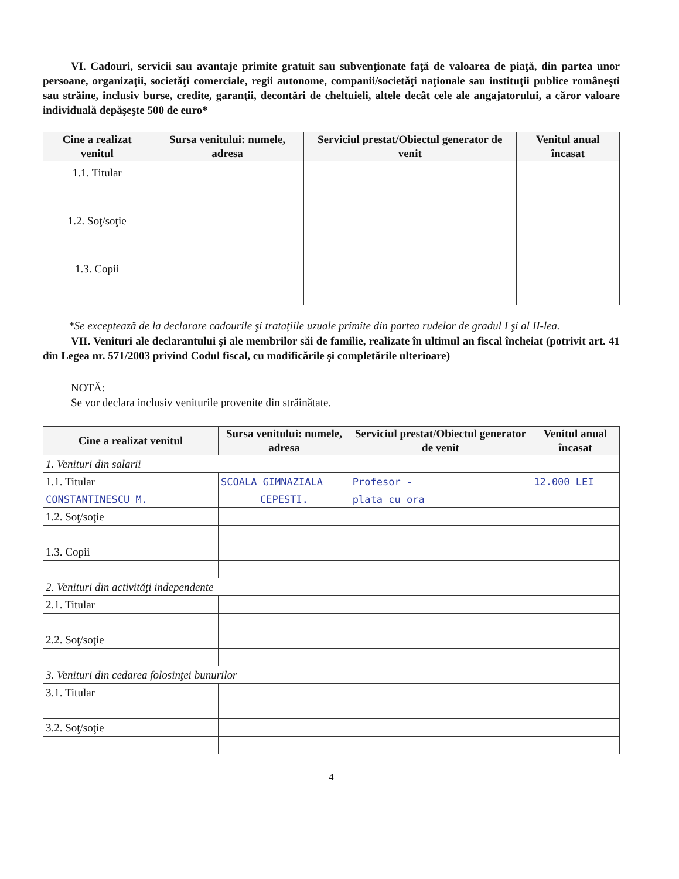VI. Cadouri, servicii sau avantaje primite gratuit sau subvenţionate faţă de valoarea de piaţă, din partea unor persoane, organizaţii, societăţi comerciale, regii autonome, companii/societăţi naţionale sau instituţii publice româneşti sau străine, inclusiv burse, credite, garanţii, decontări de cheltuieli, altele decât cele ale angajatorului, a căror valoare individuală depăşeşte 500 de euro*
| Cine a realizat venitul | Sursa venitului: numele, adresa | Serviciul prestat/Obiectul generator de venit | Venitul anual încasat |
| --- | --- | --- | --- |
| 1.1. Titular | | | |
| 1.2. Soţ/soţie | | | |
| 1.3. Copii | | | |
*Se exceptează de la declarare cadourile şi tratațiile uzuale primite din partea rudelor de gradul I şi al II-lea.
VII. Venituri ale declarantului şi ale membrilor săi de familie, realizate în ultimul an fiscal încheiat (potrivit art. 41 din Legea nr. 571/2003 privind Codul fiscal, cu modificările şi completările ulterioare)
NOTĂ:
Se vor declara inclusiv veniturile provenite din străinătate.
| Cine a realizat venitul | Sursa venitului: numele, adresa | Serviciul prestat/Obiectul generator de venit | Venitul anual încasat |
| --- | --- | --- | --- |
| 1. Venituri din salarii | | | |
| 1.1. Titular | SCOALA GIMNAZIALA | Profesor - | 12.000 LEI |
| CONSTANTINESCU M. | CEPESTI. | plata cu ora | |
| 1.2. Soţ/soţie | | | |
| 1.3. Copii | | | |
| 2. Venituri din activităţi independente | | | |
| 2.1. Titular | | | |
| 2.2. Soţ/soţie | | | |
| 3. Venituri din cedarea folosinţei bunurilor | | | |
| 3.1. Titular | | | |
| 3.2. Soţ/soţie | | | |
4